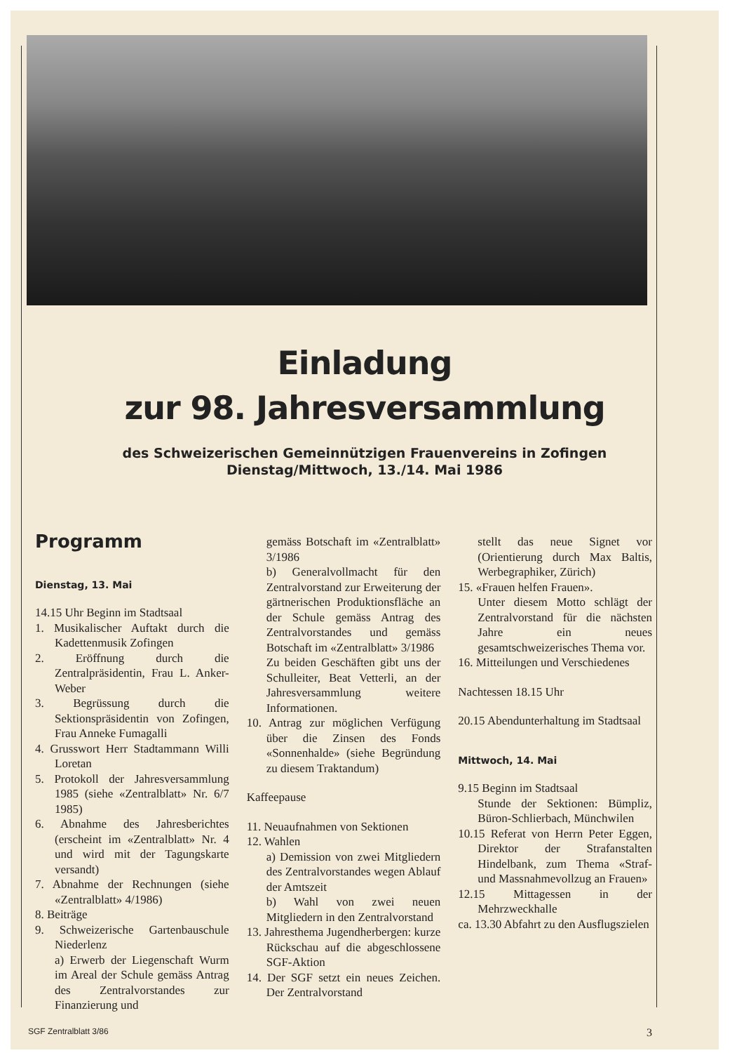Einladung
zur 98. Jahresversammlung
des Schweizerischen Gemeinnützigen Frauenvereins in Zofingen
Dienstag/Mittwoch, 13./14. Mai 1986
Programm
Dienstag, 13. Mai
14.15 Uhr Beginn im Stadtsaal
1. Musikalischer Auftakt durch die Kadettenmusik Zofingen
2. Eröffnung durch die Zentralpräsidentin, Frau L. Anker-Weber
3. Begrüssung durch die Sektionspräsidentin von Zofingen, Frau Anneke Fumagalli
4. Grusswort Herr Stadtammann Willi Loretan
5. Protokoll der Jahresversammlung 1985 (siehe «Zentralblatt» Nr. 6/7 1985)
6. Abnahme des Jahresberichtes (erscheint im «Zentralblatt» Nr. 4 und wird mit der Tagungskarte versandt)
7. Abnahme der Rechnungen (siehe «Zentralblatt» 4/1986)
8. Beiträge
9. Schweizerische Gartenbauschule Niederlenz
a) Erwerb der Liegenschaft Wurm im Areal der Schule gemäss Antrag des Zentralvorstandes zur Finanzierung und
gemäss Botschaft im «Zentralblatt» 3/1986
b) Generalvollmacht für den Zentralvorstand zur Erweiterung der gärtnerischen Produktionsfläche an der Schule gemäss Antrag des Zentralvorstandes und gemäss Botschaft im «Zentralblatt» 3/1986
Zu beiden Geschäften gibt uns der Schulleiter, Beat Vetterli, an der Jahresversammlung weitere Informationen.
10. Antrag zur möglichen Verfügung über die Zinsen des Fonds «Sonnenhalde» (siehe Begründung zu diesem Traktandum)
Kaffeepause
11. Neuaufnahmen von Sektionen
12. Wahlen
a) Demission von zwei Mitgliedern des Zentralvorstandes wegen Ablauf der Amtszeit
b) Wahl von zwei neuen Mitgliedern in den Zentralvorstand
13. Jahresthema Jugendherbergen: kurze Rückschau auf die abgeschlossene SGF-Aktion
14. Der SGF setzt ein neues Zeichen. Der Zentralvorstand
stellt das neue Signet vor (Orientierung durch Max Baltis, Werbegraphiker, Zürich)
15. «Frauen helfen Frauen».
Unter diesem Motto schlägt der Zentralvorstand für die nächsten Jahre ein neues gesamtschweizerisches Thema vor.
16. Mitteilungen und Verschiedenes
Nachtessen 18.15 Uhr
20.15 Abendunterhaltung im Stadtsaal
Mittwoch, 14. Mai
9.15 Beginn im Stadtsaal
Stunde der Sektionen: Bümpliz, Büron-Schlierbach, Münchwilen
10.15 Referat von Herrn Peter Eggen, Direktor der Strafanstalten Hindelbank, zum Thema «Straf- und Massnahmevollzug an Frauen»
12.15 Mittagessen in der Mehrzweckhalle
ca. 13.30 Abfahrt zu den Ausflugszielen
SGF Zentralblatt 3/86 3